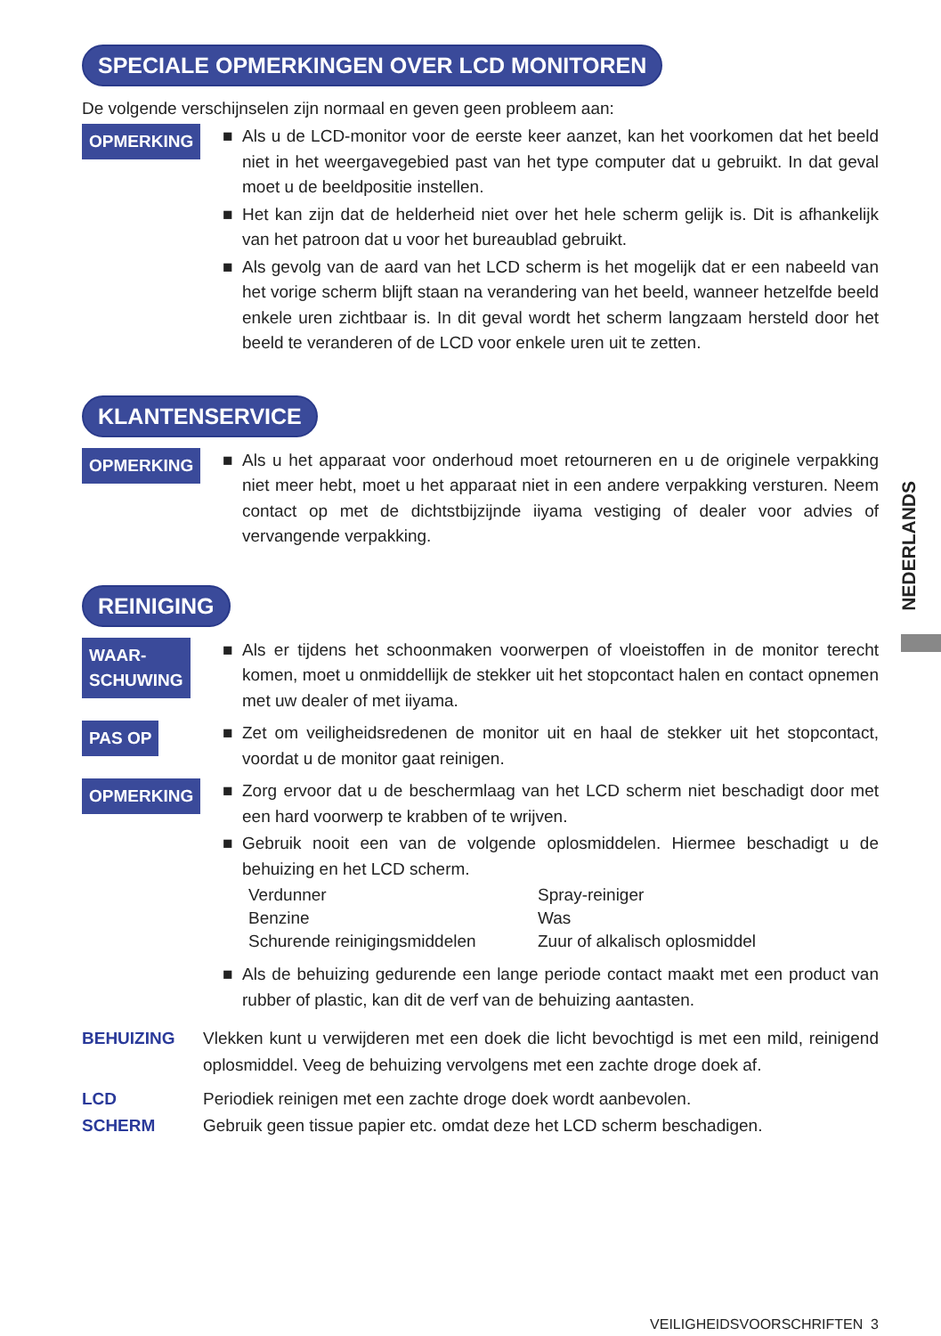NEDERLANDS
SPECIALE OPMERKINGEN OVER LCD MONITOREN
De volgende verschijnselen zijn normaal en geven geen probleem aan:
OPMERKING
■ Als u de LCD-monitor voor de eerste keer aanzet, kan het voorkomen dat het beeld niet in het weergavegebied past van het type computer dat u gebruikt. In dat geval moet u de beeldpositie instellen.
■ Het kan zijn dat de helderheid niet over het hele scherm gelijk is. Dit is afhankelijk van het patroon dat u voor het bureaublad gebruikt.
■ Als gevolg van de aard van het LCD scherm is het mogelijk dat er een nabeeld van het vorige scherm blijft staan na verandering van het beeld, wanneer hetzelfde beeld enkele uren zichtbaar is. In dit geval wordt het scherm langzaam hersteld door het beeld te veranderen of de LCD voor enkele uren uit te zetten.
KLANTENSERVICE
OPMERKING
■ Als u het apparaat voor onderhoud moet retourneren en u de originele verpakking niet meer hebt, moet u het apparaat niet in een andere verpakking versturen. Neem contact op met de dichtstbijzijnde iiyama vestiging of dealer voor advies of vervangende verpakking.
REINIGING
WAAR-
SCHUWING
■ Als er tijdens het schoonmaken voorwerpen of vloeistoffen in de monitor terecht komen, moet u onmiddellijk de stekker uit het stopcontact halen en contact opnemen met uw dealer of met iiyama.
PAS OP
■ Zet om veiligheidsredenen de monitor uit en haal de stekker uit het stopcontact, voordat u de monitor gaat reinigen.
OPMERKING
■ Zorg ervoor dat u de beschermlaag van het LCD scherm niet beschadigt door met een hard voorwerp te krabben of te wrijven.
■ Gebruik nooit een van de volgende oplosmiddelen. Hiermee beschadigt u de behuizing en het LCD scherm.
| Verdunner | Spray-reiniger |
| Benzine | Was |
| Schurende reinigingsmiddelen | Zuur of alkalisch oplosmiddel |
■ Als de behuizing gedurende een lange periode contact maakt met een product van rubber of plastic, kan dit de verf van de behuizing aantasten.
BEHUIZING Vlekken kunt u verwijderen met een doek die licht bevochtigd is met een mild, reinigend oplosmiddel. Veeg de behuizing vervolgens met een zachte droge doek af.
LCD
SCHERM
Periodiek reinigen met een zachte droge doek wordt aanbevolen.
Gebruik geen tissue papier etc. omdat deze het LCD scherm beschadigen.
VEILIGHEIDSVOORSCHRIFTEN 3